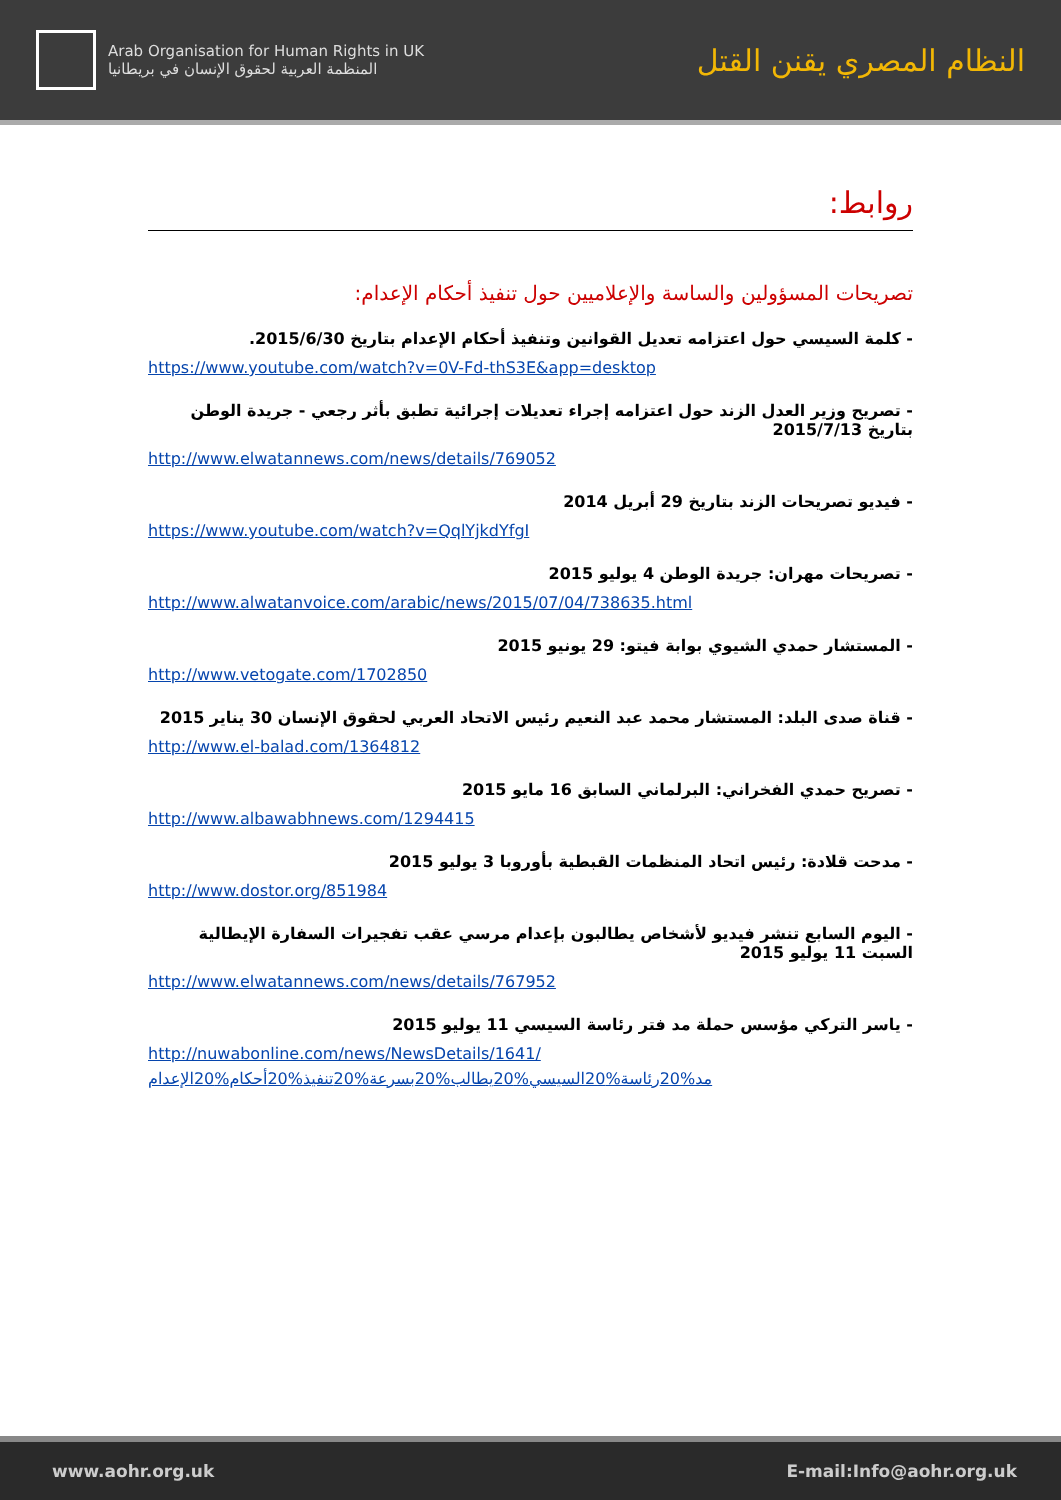Arab Organisation for Human Rights in UK
المنظمة العربية لحقوق الإنسان في بريطانيا
النظام المصري يقنن القتل
روابط:
تصريحات المسؤولين والساسة والإعلاميين حول تنفيذ أحكام الإعدام:
- كلمة السيسي حول اعتزامه تعديل القوانين وتنفيذ أحكام الإعدام بتاريخ 2015/6/30.
https://www.youtube.com/watch?v=0V-Fd-thS3E&app=desktop
- تصريح وزير العدل الزند حول اعتزامه إجراء تعديلات إجرائية تطبق بأثر رجعي - جريدة الوطن بتاريخ 2015/7/13
http://www.elwatannews.com/news/details/769052
- فيديو تصريحات الزند بتاريخ 29 أبريل 2014
https://www.youtube.com/watch?v=QqlYjkdYfgI
- تصريحات مهران: جريدة الوطن 4 يوليو 2015
http://www.alwatanvoice.com/arabic/news/2015/07/04/738635.html
- المستشار حمدي الشيوي بوابة فيتو: 29 يونيو 2015
http://www.vetogate.com/1702850
- قناة صدى البلد: المستشار محمد عبد النعيم رئيس الاتحاد العربي لحقوق الإنسان 30 يناير 2015
http://www.el-balad.com/1364812
- تصريح حمدي الفخراني: البرلماني السابق 16 مايو 2015
http://www.albawabhnews.com/1294415
- مدحت قلادة: رئيس اتحاد المنظمات القبطية بأوروبا 3 يوليو 2015
http://www.dostor.org/851984
- اليوم السابع تنشر فيديو لأشخاص يطالبون بإعدام مرسي عقب تفجيرات السفارة الإيطالية السبت 11 يوليو 2015
http://www.elwatannews.com/news/details/767952
- ياسر التركي مؤسس حملة مد فتر رئاسة السيسي 11 يوليو 2015
http://nuwabonline.com/news/NewsDetails/1641/
مد%20رئاسة%20السيسي%20يطالب%20بسرعة%20تنفيذ%20أحكام%20الإعدام
www.aohr.org.uk E-mail:Info@aohr.org.uk